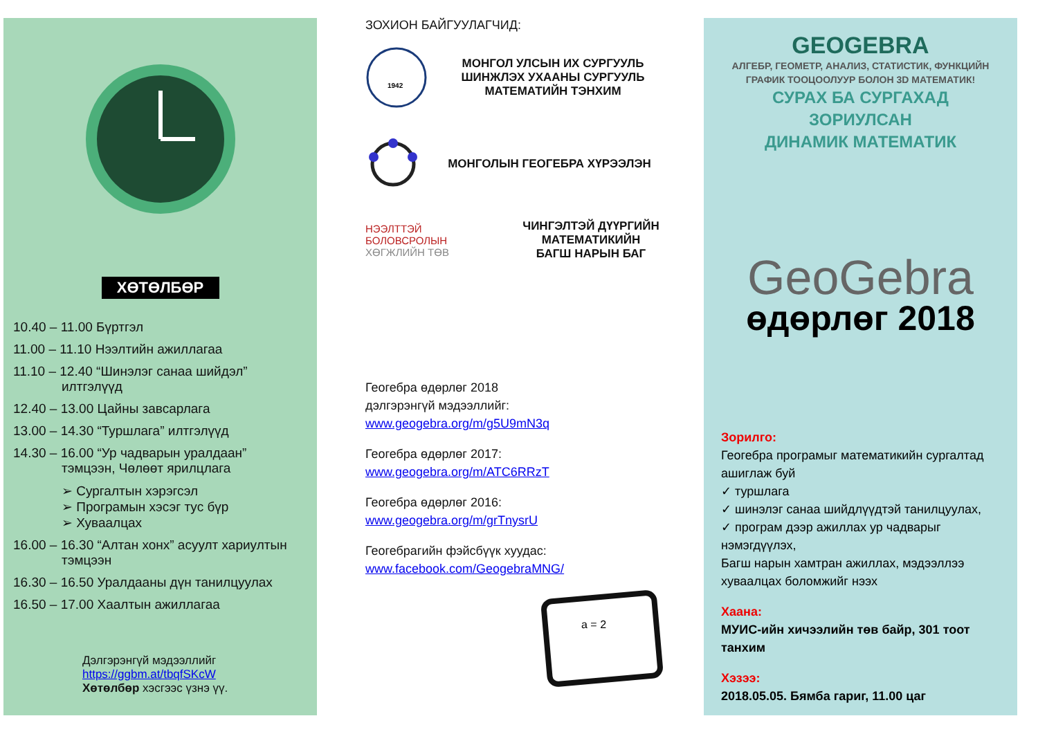ХӨТӨЛБӨР
10.40 – 11.00 Бүртгэл
11.00 – 11.10 Нээлтийн ажиллагаа
11.10 – 12.40 “Шинэлэг санаа шийдэл”
илтгэлүүд
12.40 – 13.00 Цайны завсарлага
13.00 – 14.30 “Туршлага” илтгэлүүд
14.30 – 16.00 “Ур чадварын уралдаан”
тэмцээн, Чөлөөт ярилцлага
➢ Сургалтын хэрэгсэл
➢ Програмын хэсэг тус бүр
➢ Хуваалцах
16.00 – 16.30 “Алтан хонх” асуулт хариултын
тэмцээн
16.30 – 16.50 Уралдааны дүн танилцуулах
16.50 – 17.00 Хаалтын ажиллагаа
Дэлгэрэнгүй мэдээллийг
https://ggbm.at/tbqfSKcW
Хөтөлбөр хэсгээс үзнэ үү.
ЗОХИОН БАЙГУУЛАГЧИД:
1942
МОНГОЛ УЛСЫН ИХ СУРГУУЛЬ
ШИНЖЛЭХ УХААНЫ СУРГУУЛЬ
МАТЕМАТИЙН ТЭНХИМ
МОНГОЛЫН ГЕОГЕБРА ХҮРЭЭЛЭН
НЭЭЛТТЭЙ
БОЛОВСРОЛЫН
ХӨГЖЛИЙН ТӨВ
ЧИНГЭЛТЭЙ ДҮҮРГИЙН
МАТЕМАТИКИЙН
БАГШ НАРЫН БАГ
Геогебра өдөрлөг 2018
дэлгэрэнгүй мэдээллийг:
www.geogebra.org/m/g5U9mN3q
Геогебра өдөрлөг 2017:
www.geogebra.org/m/ATC6RRzT
Геогебра өдөрлөг 2016:
www.geogebra.org/m/grTnysrU
Геогебрагийн фэйсбүүк хуудас:
www.facebook.com/GeogebraMNG/
a = 2
GEOGEBRA
АЛГЕБР, ГЕОМЕТР, АНАЛИЗ, СТАТИСТИК, ФУНКЦИЙН
ГРАФИК ТООЦООЛУУР БОЛОН 3D МАТЕМАТИК!
СУРАХ БА СУРГАХАД ЗОРИУЛСАН
ДИНАМИК МАТЕМАТИК
GeoGebra
өдөрлөг 2018
Зорилго:
Геогебра програмыг математикийн сургалтад ашиглаж буй
✓ туршлага
✓ шинэлэг санаа шийдлүүдтэй танилцуулах,
✓ програм дээр ажиллах ур чадварыг нэмэгдүүлэх,
Багш нарын хамтран ажиллах, мэдээллээ хуваалцах боломжийг нээх
Хаана:
МУИС-ийн хичээлийн төв байр, 301 тоот танхим
Хэзээ:
2018.05.05. Бямба гариг, 11.00 цаг